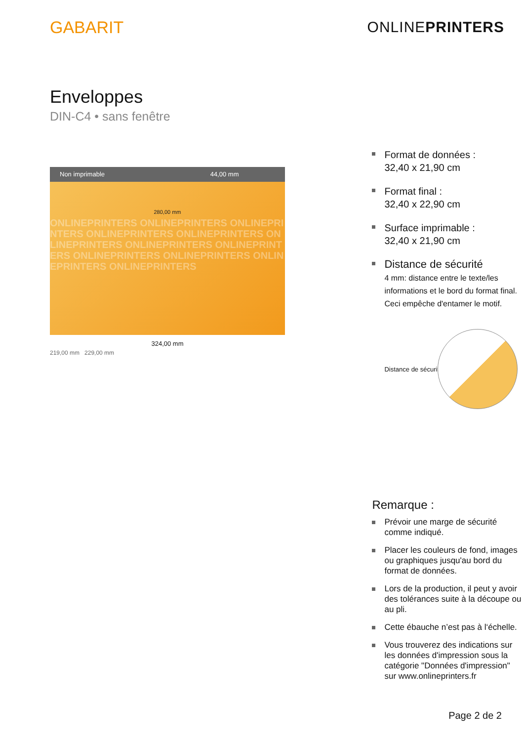GABARIT ONLINEPRINTERS
Enveloppes
DIN-C4 • sans fenêtre
Non imprimable 44,00 mm
280,00 mm
ONLINEPRINTERS ONLINEPRINTERS ONLINEPRINTERS ONLINEPRINTERS ONLINEPRINTERS ONLINEPRINTERS ONLINEPRINTERS ONLINEPRINTERS ONLINEPRINTERS ONLINEPRINTERS ONLINEPRINTERS ONLINEPRINTERS
324,00 mm
219,00 mm 229,00 mm
Format de données :
32,40 x 21,90 cm
Format final :
32,40 x 22,90 cm
Surface imprimable :
32,40 x 21,90 cm
Distance de sécurité
4 mm: distance entre le texte/les informations et le bord du format final. Ceci empêche d'entamer le motif.
Distance de sécurité
Remarque :
Prévoir une marge de sécurité comme indiqué.
Placer les couleurs de fond, images ou graphiques jusqu'au bord du format de données.
Lors de la production, il peut y avoir des tolérances suite à la découpe ou au pli.
Cette ébauche n’est pas à l‘échelle.
Vous trouverez des indications sur les données d'impression sous la catégorie "Données d'impression" sur www.onlineprinters.fr
Page 2 de 2